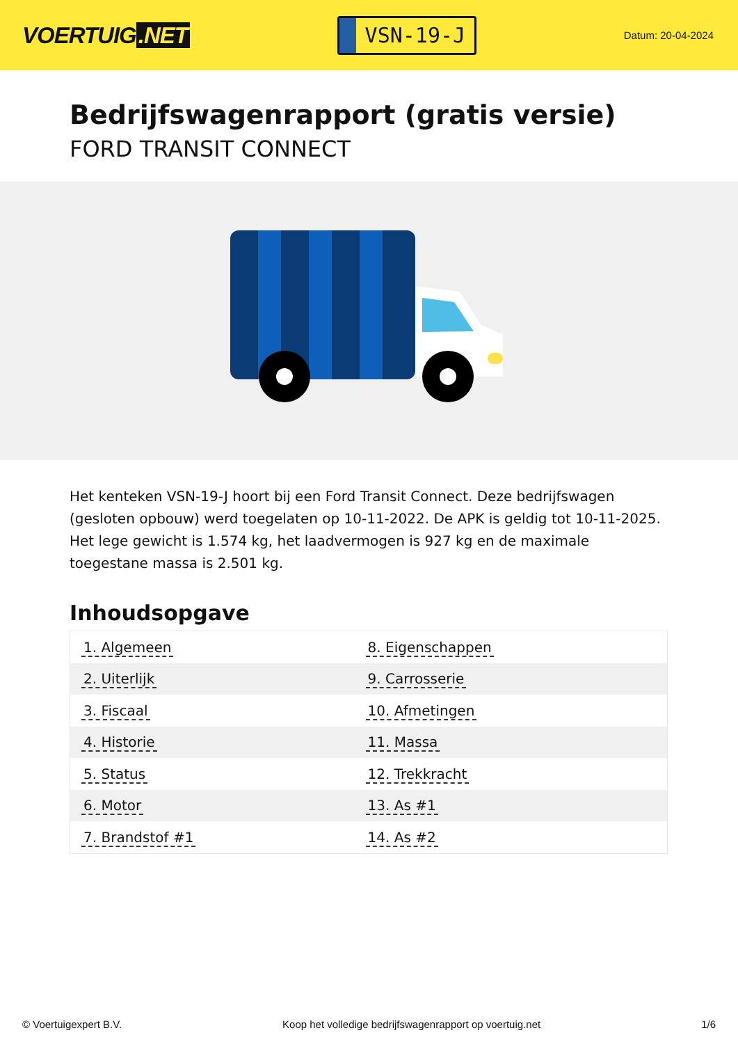VOERTUIG.NET
VSN-19-J
Datum: 20-04-2024
Bedrijfswagenrapport (gratis versie)
FORD TRANSIT CONNECT
Het kenteken VSN-19-J hoort bij een Ford Transit Connect. Deze bedrijfswagen (gesloten opbouw) werd toegelaten op 10-11-2022. De APK is geldig tot 10-11-2025. Het lege gewicht is 1.574 kg, het laadvermogen is 927 kg en de maximale toegestane massa is 2.501 kg.
Inhoudsopgave
| 1. Algemeen | 8. Eigenschappen |
| 2. Uiterlijk | 9. Carrosserie |
| 3. Fiscaal | 10. Afmetingen |
| 4. Historie | 11. Massa |
| 5. Status | 12. Trekkracht |
| 6. Motor | 13. As #1 |
| 7. Brandstof #1 | 14. As #2 |
© Voertuigexpert B.V. Koop het volledige bedrijfswagenrapport op voertuig.net 1/6